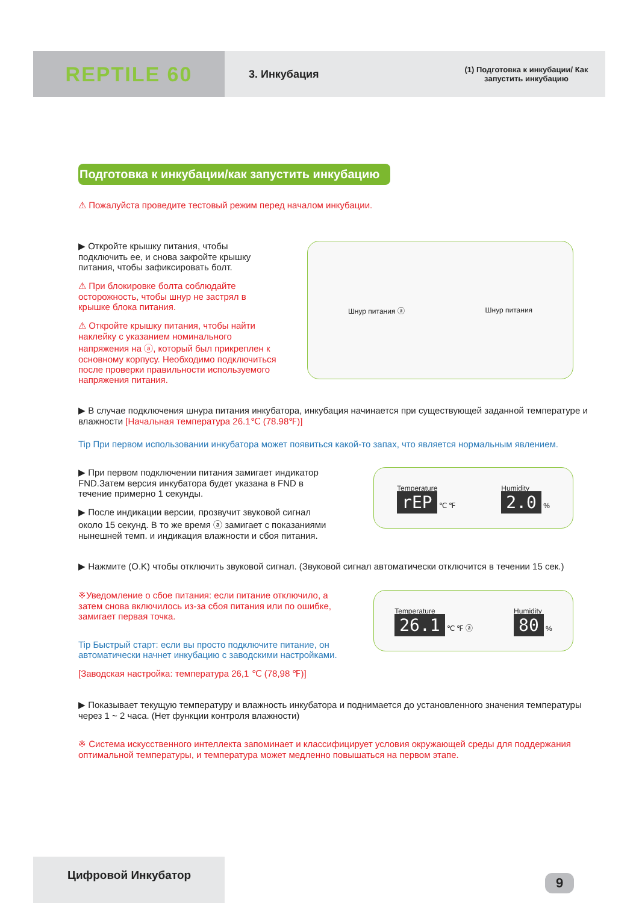REPTILE 60
3. Инкубация
(1) Подготовка к инкубации/ Как
запустить инкубацию
Подготовка к инкубации/как запустить инкубацию
⚠ Пожалуйста проведите тестовый режим перед началом инкубации.
▶ Откройте крышку питания, чтобы подключить ее, и снова закройте крышку питания, чтобы зафиксировать болт.
⚠ При блокировке болта соблюдайте осторожность, чтобы шнур не застрял в крышке блока питания.
⚠ Откройте крышку питания, чтобы найти наклейку с указанием номинального напряжения на ⓐ, который был прикреплен к основному корпусу. Необходимо подключиться после проверки правильности используемого напряжения питания.
Шнур питания ⓐ Шнур питания
▶ В случае подключения шнура питания инкубатора, инкубация начинается при существующей заданной температуре и влажности [Начальная температура 26.1℃ (78.98℉)]
Tip При первом использовании инкубатора может появиться какой-то запах, что является нормальным явлением.
▶ При первом подключении питания замигает индикатор FND.Затем версия инкубатора будет указана в FND в течение примерно 1 секунды.
▶ После индикации версии, прозвучит звуковой сигнал около 15 секунд. В то же время ⓐ замигает с показаниями нынешней темп. и индикация влажности и сбоя питания.
Temperature
rEP ℃ ℉
Humidity
2.0 %
▶ Нажмите (O.K) чтобы отключить звуковой сигнал. (Звуковой сигнал автоматически отключится в течении 15 сек.)
※Уведомление о сбое питания: если питание отключило, а затем снова включилось из-за сбоя питания или по ошибке, замигает первая точка.
Tip Быстрый старт: если вы просто подключите питание, он автоматически начнет инкубацию с заводскими настройками.
[Заводская настройка: температура 26,1 ℃ (78,98 ℉)]
Temperature
26.1 ℃ ℉ ⓐ
Humidity
80 %
▶ Показывает текущую температуру и влажность инкубатора и поднимается до установленного значения температуры через 1 ~ 2 часа. (Нет функции контроля влажности)
※ Система искусственного интеллекта запоминает и классифицирует условия окружающей среды для поддержания оптимальной температуры, и температура может медленно повышаться на первом этапе.
Цифровой Инкубатор
9